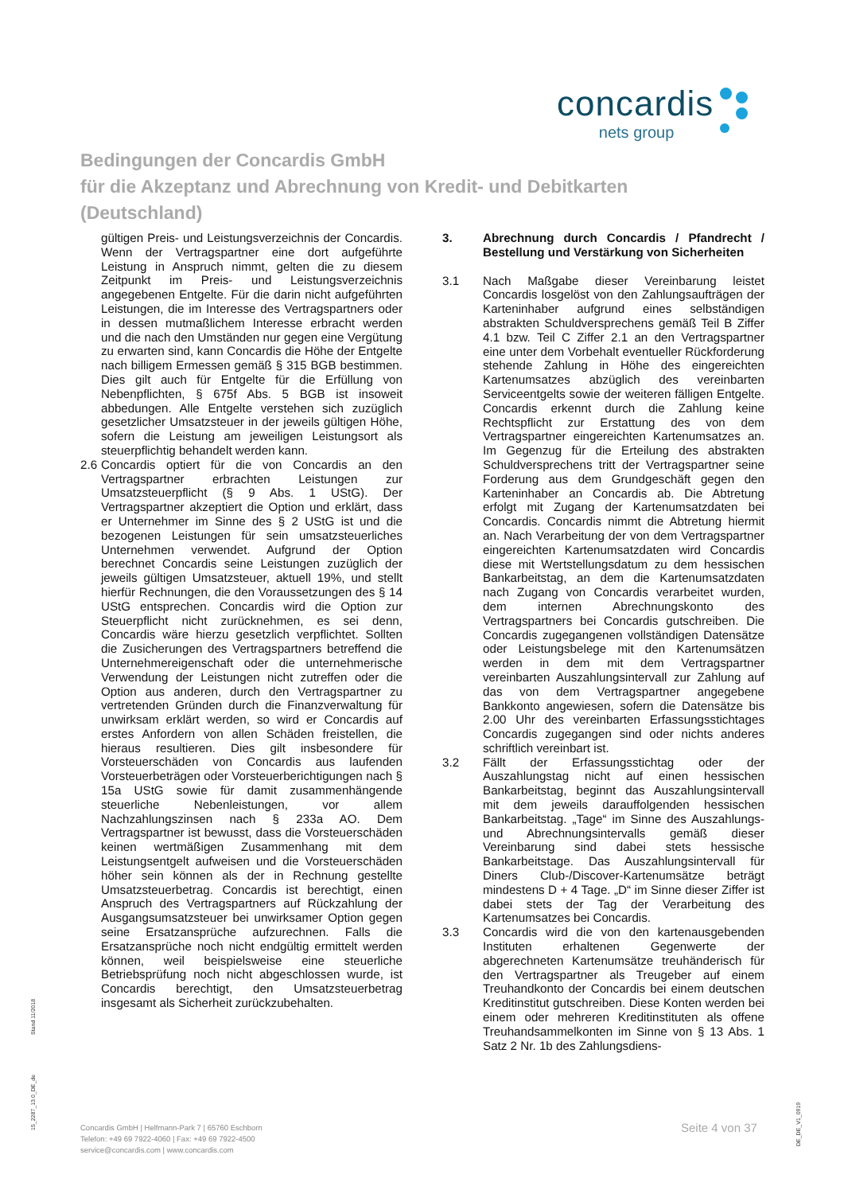concardis
nets group
Bedingungen der Concardis GmbH
für die Akzeptanz und Abrechnung von Kredit- und Debitkarten
(Deutschland)
gültigen Preis- und Leistungsverzeichnis der Concardis. Wenn der Vertragspartner eine dort aufgeführte Leistung in Anspruch nimmt, gelten die zu diesem Zeitpunkt im Preis- und Leistungsverzeichnis angegebenen Entgelte. Für die darin nicht aufgeführten Leistungen, die im Interesse des Vertragspartners oder in dessen mutmaßlichem Interesse erbracht werden und die nach den Umständen nur gegen eine Vergütung zu erwarten sind, kann Concardis die Höhe der Entgelte nach billigem Ermessen gemäß § 315 BGB bestimmen. Dies gilt auch für Entgelte für die Erfüllung von Nebenpflichten, § 675f Abs. 5 BGB ist insoweit abbedungen. Alle Entgelte verstehen sich zuzüglich gesetzlicher Umsatzsteuer in der jeweils gültigen Höhe, sofern die Leistung am jeweiligen Leistungsort als steuerpflichtig behandelt werden kann.
2.6
Concardis optiert für die von Concardis an den Vertragspartner erbrachten Leistungen zur Umsatzsteuerpflicht (§ 9 Abs. 1 UStG). Der Vertragspartner akzeptiert die Option und erklärt, dass er Unternehmer im Sinne des § 2 UStG ist und die bezogenen Leistungen für sein umsatzsteuerliches Unternehmen verwendet. Aufgrund der Option berechnet Concardis seine Leistungen zuzüglich der jeweils gültigen Umsatzsteuer, aktuell 19%, und stellt hierfür Rechnungen, die den Voraussetzungen des § 14 UStG entsprechen. Concardis wird die Option zur Steuerpflicht nicht zurücknehmen, es sei denn, Concardis wäre hierzu gesetzlich verpflichtet. Sollten die Zusicherungen des Vertragspartners betreffend die Unternehmereigenschaft oder die unternehmerische Verwendung der Leistungen nicht zutreffen oder die Option aus anderen, durch den Vertragspartner zu vertretenden Gründen durch die Finanzverwaltung für unwirksam erklärt werden, so wird er Concardis auf erstes Anfordern von allen Schäden freistellen, die hieraus resultieren. Dies gilt insbesondere für Vorsteuerschäden von Concardis aus laufenden Vorsteuerbeträgen oder Vorsteuerberichtigungen nach § 15a UStG sowie für damit zusammenhängende steuerliche Nebenleistungen, vor allem Nachzahlungszinsen nach § 233a AO. Dem Vertragspartner ist bewusst, dass die Vorsteuerschäden keinen wertmäßigen Zusammenhang mit dem Leistungsentgelt aufweisen und die Vorsteuerschäden höher sein können als der in Rechnung gestellte Umsatzsteuerbetrag. Concardis ist berechtigt, einen Anspruch des Vertragspartners auf Rückzahlung der Ausgangsumsatzsteuer bei unwirksamer Option gegen seine Ersatzansprüche aufzurechnen. Falls die Ersatzansprüche noch nicht endgültig ermittelt werden können, weil beispielsweise eine steuerliche Betriebsprüfung noch nicht abgeschlossen wurde, ist Concardis berechtigt, den Umsatzsteuerbetrag insgesamt als Sicherheit zurückzubehalten.
3. Abrechnung durch Concardis / Pfandrecht / Bestellung und Verstärkung von Sicherheiten
3.1 Nach Maßgabe dieser Vereinbarung leistet Concardis losgelöst von den Zahlungsaufträgen der Karteninhaber aufgrund eines selbständigen abstrakten Schuldversprechens gemäß Teil B Ziffer 4.1 bzw. Teil C Ziffer 2.1 an den Vertragspartner eine unter dem Vorbehalt eventueller Rückforderung stehende Zahlung in Höhe des eingereichten Kartenumsatzes abzüglich des vereinbarten Serviceentgelts sowie der weiteren fälligen Entgelte. Concardis erkennt durch die Zahlung keine Rechtspflicht zur Erstattung des von dem Vertragspartner eingereichten Kartenumsatzes an. Im Gegenzug für die Erteilung des abstrakten Schuldversprechens tritt der Vertragspartner seine Forderung aus dem Grundgeschäft gegen den Karteninhaber an Concardis ab. Die Abtretung erfolgt mit Zugang der Kartenumsatzdaten bei Concardis. Concardis nimmt die Abtretung hiermit an. Nach Verarbeitung der von dem Vertragspartner eingereichten Kartenumsatzdaten wird Concardis diese mit Wertstellungsdatum zu dem hessischen Bankarbeitstag, an dem die Kartenumsatzdaten nach Zugang von Concardis verarbeitet wurden, dem internen Abrechnungskonto des Vertragspartners bei Concardis gutschreiben. Die Concardis zugegangenen vollständigen Datensätze oder Leistungsbelege mit den Kartenumsätzen werden in dem mit dem Vertragspartner vereinbarten Auszahlungsintervall zur Zahlung auf das von dem Vertragspartner angegebene Bankkonto angewiesen, sofern die Datensätze bis 2.00 Uhr des vereinbarten Erfassungsstichtages Concardis zugegangen sind oder nichts anderes schriftlich vereinbart ist.
3.2 Fällt der Erfassungsstichtag oder der Auszahlungstag nicht auf einen hessischen Bankarbeitstag, beginnt das Auszahlungsintervall mit dem jeweils darauffolgenden hessischen Bankarbeitstag. „Tage“ im Sinne des Auszahlungs- und Abrechnungsintervalls gemäß dieser Vereinbarung sind dabei stets hessische Bankarbeitstage. Das Auszahlungsintervall für Diners Club-/Discover-Kartenumsätze beträgt mindestens D + 4 Tage. „D“ im Sinne dieser Ziffer ist dabei stets der Tag der Verarbeitung des Kartenumsatzes bei Concardis.
3.3 Concardis wird die von den kartenausgebenden Instituten erhaltenen Gegenwerte der abgerechneten Kartenumsätze treuhänderisch für den Vertragspartner als Treugeber auf einem Treuhandkonto der Concardis bei einem deutschen Kreditinstitut gutschreiben. Diese Konten werden bei einem oder mehreren Kreditinstituten als offene Treuhandsammelkonten im Sinne von § 13 Abs. 1 Satz 2 Nr. 1b des Zahlungsdiens-
Stand 11/2018
15_2287_13.0_DE_de
DE_DE_V1_0919
Concardis GmbH | Helfmann-Park 7 | 65760 Eschborn
Telefon: +49 69 7922-4060 | Fax: +49 69 7922-4500
service@concardis.com | www.concardis.com
Seite 4 von 37